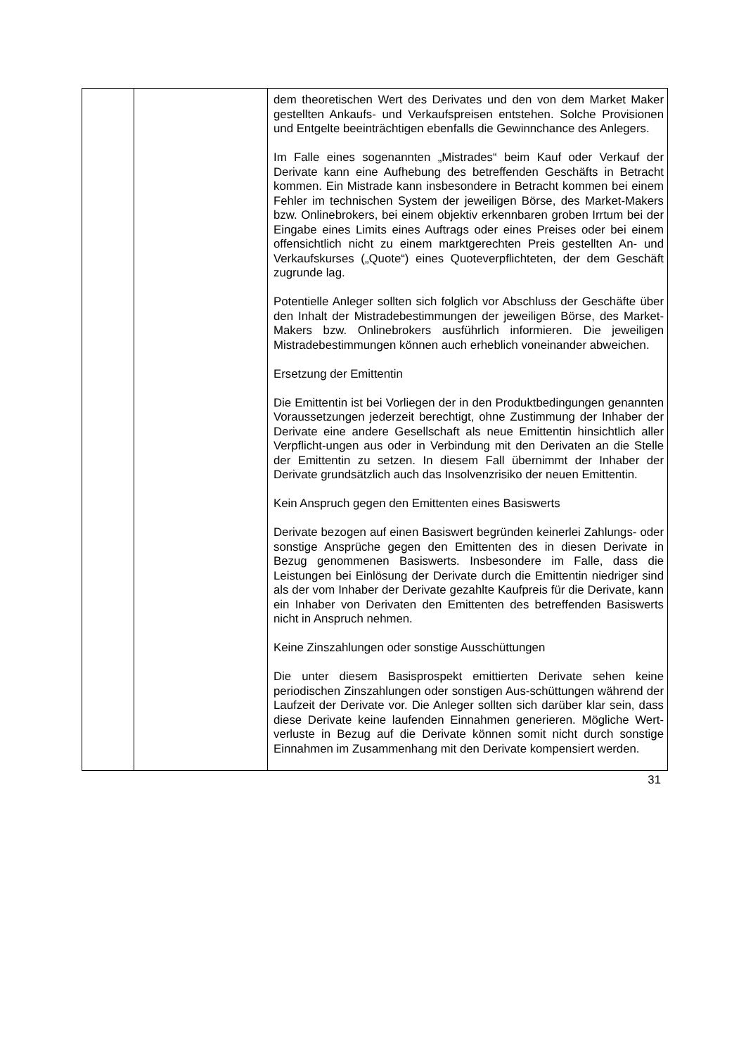| | | dem theoretischen Wert des Derivates und den von dem Market Maker gestellten Ankaufs- und Verkaufspreisen entstehen. Solche Provisionen und Entgelte beeinträchtigen ebenfalls die Gewinnchance des Anlegers. Im Falle eines sogenannten „Mistrades“ beim Kauf oder Verkauf der Derivate kann eine Aufhebung des betreffenden Geschäfts in Betracht kommen. Ein Mistrade kann insbesondere in Betracht kommen bei einem Fehler im technischen System der jeweiligen Börse, des Market-Makers bzw. Onlinebrokers, bei einem objektiv erkennbaren groben Irrtum bei der Eingabe eines Limits eines Auftrags oder eines Preises oder bei einem offensichtlich nicht zu einem marktgerechten Preis gestellten An- und Verkaufskurses („Quote“) eines Quoteverpflichteten, der dem Geschäft zugrunde lag. Potentielle Anleger sollten sich folglich vor Abschluss der Geschäfte über den Inhalt der Mistradebestimmungen der jeweiligen Börse, des Market-Makers bzw. Onlinebrokers ausführlich informieren. Die jeweiligen Mistradebestimmungen können auch erheblich voneinander abweichen. Ersetzung der Emittentin Die Emittentin ist bei Vorliegen der in den Produktbedingungen genannten Voraussetzungen jederzeit berechtigt, ohne Zustimmung der Inhaber der Derivate eine andere Gesellschaft als neue Emittentin hinsichtlich aller Verpflicht-ungen aus oder in Verbindung mit den Derivaten an die Stelle der Emittentin zu setzen. In diesem Fall übernimmt der Inhaber der Derivate grundsätzlich auch das Insolvenzrisiko der neuen Emittentin. Kein Anspruch gegen den Emittenten eines Basiswerts Derivate bezogen auf einen Basiswert begründen keinerlei Zahlungs- oder sonstige Ansprüche gegen den Emittenten des in diesen Derivate in Bezug genommenen Basiswerts. Insbesondere im Falle, dass die Leistungen bei Einlösung der Derivate durch die Emittentin niedriger sind als der vom Inhaber der Derivate gezahlte Kaufpreis für die Derivate, kann ein Inhaber von Derivaten den Emittenten des betreffenden Basiswerts nicht in Anspruch nehmen. Keine Zinszahlungen oder sonstige Ausschüttungen Die unter diesem Basisprospekt emittierten Derivate sehen keine periodischen Zinszahlungen oder sonstigen Aus-schüttungen während der Laufzeit der Derivate vor. Die Anleger sollten sich darüber klar sein, dass diese Derivate keine laufenden Einnahmen generieren. Mögliche Wert-verluste in Bezug auf die Derivate können somit nicht durch sonstige Einnahmen im Zusammenhang mit den Derivate kompensiert werden. |
31